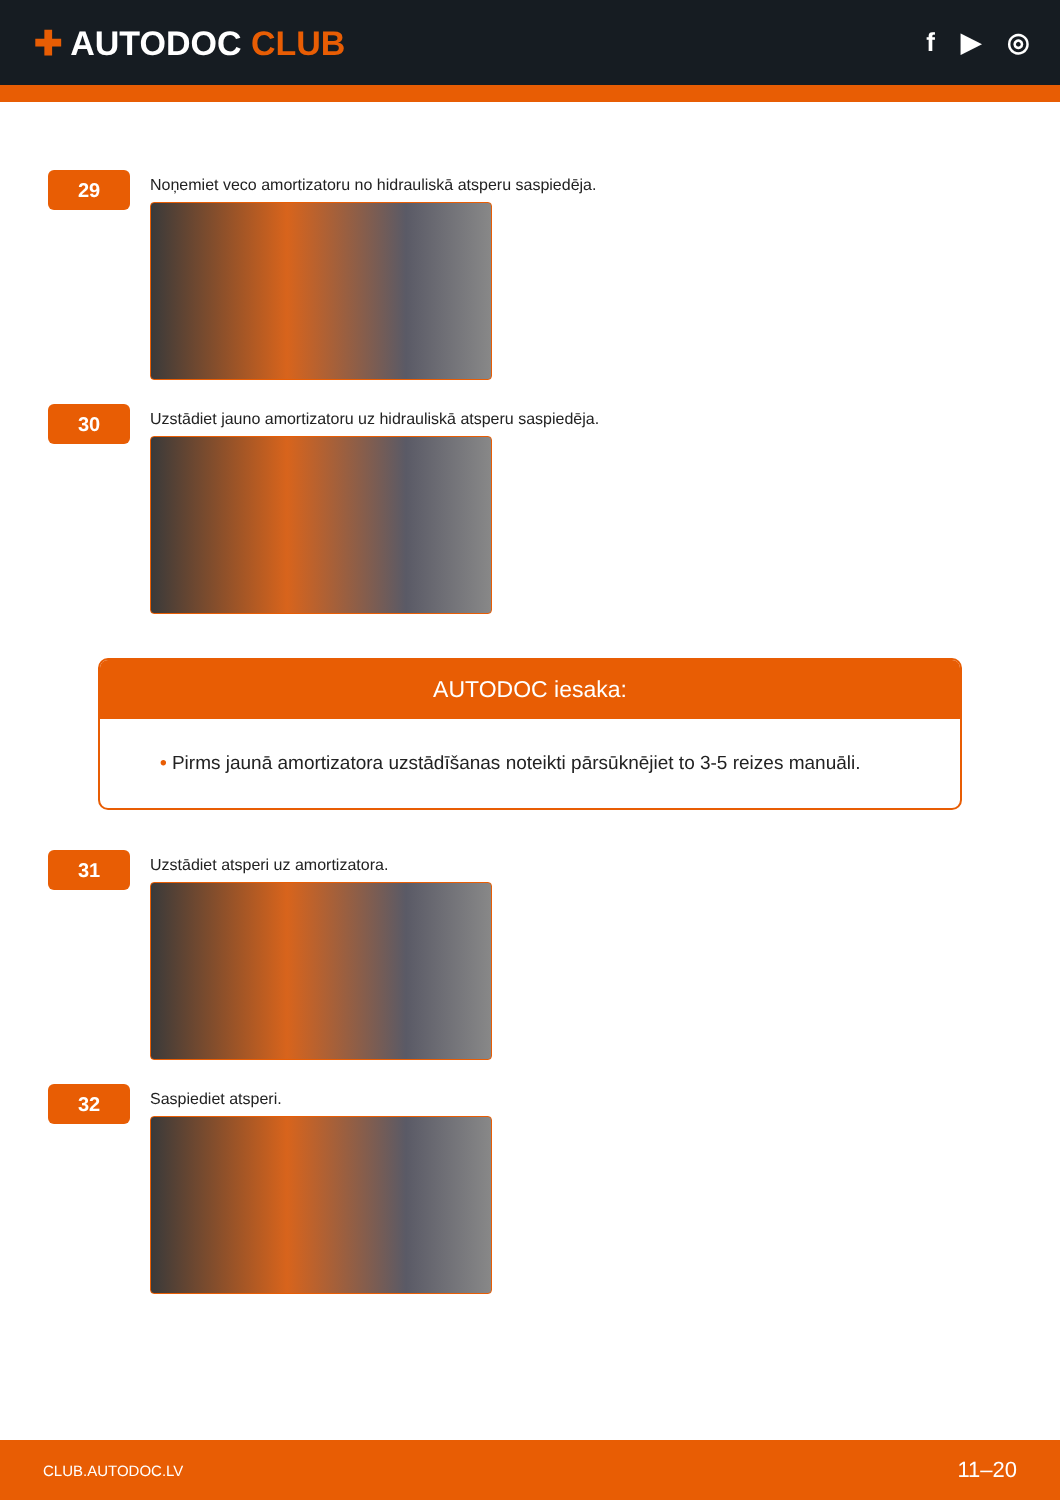✚ AUTODOC CLUB
f ▶ ◎
29
Noņemiet veco amortizatoru no hidrauliskā atsperu saspiedēja.
30
Uzstādiet jauno amortizatoru uz hidrauliskā atsperu saspiedēja.
AUTODOC iesaka:
• Pirms jaunā amortizatora uzstādīšanas noteikti pārsūknējiet to 3-5 reizes manuāli.
31
Uzstādiet atsperi uz amortizatora.
32
Saspiediet atsperi.
CLUB.AUTODOC.LV 11–20